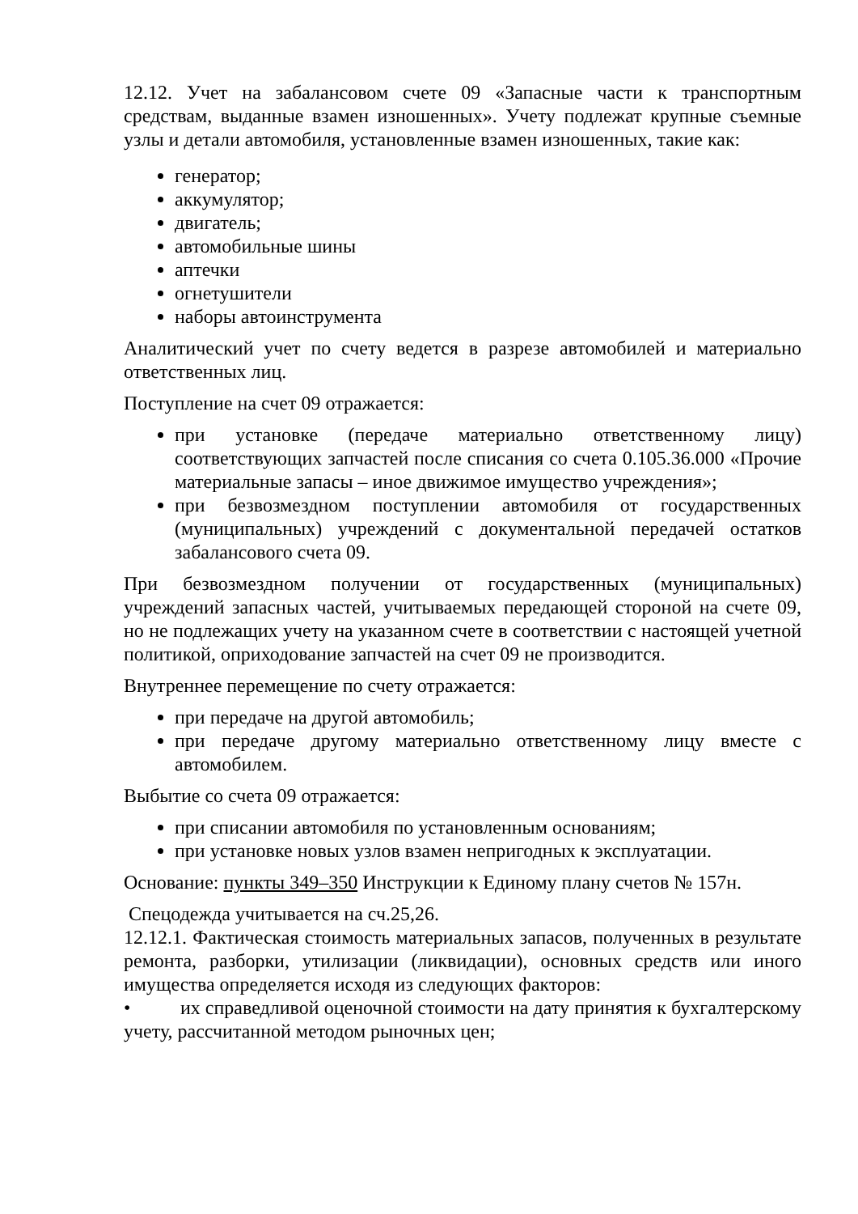12.12. Учет на забалансовом счете 09 «Запасные части к транспортным средствам, выданные взамен изношенных». Учету подлежат крупные съемные узлы и детали автомобиля, установленные взамен изношенных, такие как:
генератор;
аккумулятор;
двигатель;
автомобильные шины
аптечки
огнетушители
наборы автоинструмента
Аналитический учет по счету ведется в разрезе автомобилей и материально ответственных лиц.
Поступление на счет 09 отражается:
при установке (передаче материально ответственному лицу) соответствующих запчастей после списания со счета 0.105.36.000 «Прочие материальные запасы – иное движимое имущество учреждения»;
при безвозмездном поступлении автомобиля от государственных (муниципальных) учреждений с документальной передачей остатков забалансового счета 09.
При безвозмездном получении от государственных (муниципальных) учреждений запасных частей, учитываемых передающей стороной на счете 09, но не подлежащих учету на указанном счете в соответствии с настоящей учетной политикой, оприходование запчастей на счет 09 не производится.
Внутреннее перемещение по счету отражается:
при передаче на другой автомобиль;
при передаче другому материально ответственному лицу вместе с автомобилем.
Выбытие со счета 09 отражается:
при списании автомобиля по установленным основаниям;
при установке новых узлов взамен непригодных к эксплуатации.
Основание: пункты 349–350 Инструкции к Единому плану счетов № 157н.
Спецодежда учитывается на сч.25,26.
12.12.1. Фактическая стоимость материальных запасов, полученных в результате ремонта, разборки, утилизации (ликвидации), основных средств или иного имущества определяется исходя из следующих факторов:
• их справедливой оценочной стоимости на дату принятия к бухгалтерскому учету, рассчитанной методом рыночных цен;